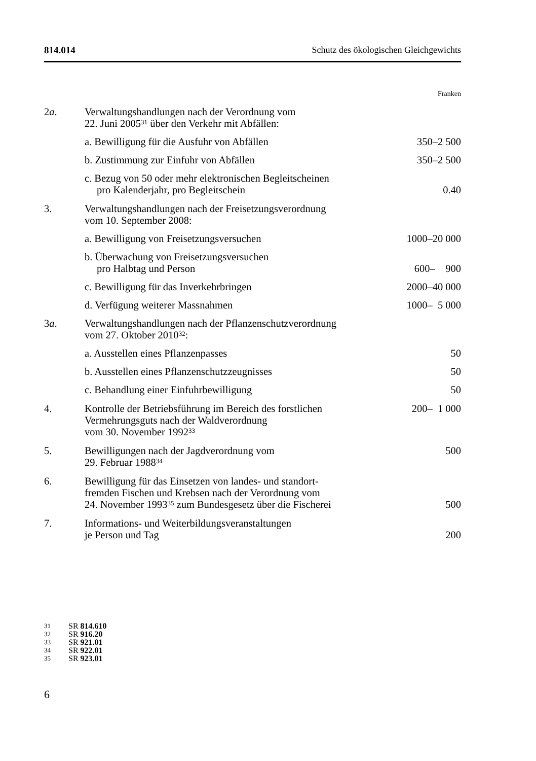814.014 Schutz des ökologischen Gleichgewichts
| | | Franken |
| 2 a . | Verwaltungshandlungen nach der Verordnung vom 22. Juni 2005<sup>31</sup> über den Verkehr mit Abfällen: | |
| | a. Bewilligung für die Ausfuhr von Abfällen | 350–2 500 |
| | b. Zustimmung zur Einfuhr von Abfällen | 350–2 500 |
| | c. Bezug von 50 oder mehr elektronischen Begleitscheinen pro Kalenderjahr, pro Begleitschein | 0.40 |
| 3. | Verwaltungshandlungen nach der Freisetzungsverordnung vom 10. September 2008: | |
| | a. Bewilligung von Freisetzungsversuchen | 1000–20 000 |
| | b. Überwachung von Freisetzungsversuchen pro Halbtag und Person | 600– 900 |
| | c. Bewilligung für das Inverkehrbringen | 2000–40 000 |
| | d. Verfügung weiterer Massnahmen | 1000– 5 000 |
| 3 a . | Verwaltungshandlungen nach der Pflanzenschutzverordnung vom 27. Oktober 2010<sup>32</sup>: | |
| | a. Ausstellen eines Pflanzenpasses | 50 |
| | b. Ausstellen eines Pflanzenschutzzeugnisses | 50 |
| | c. Behandlung einer Einfuhrbewilligung | 50 |
| 4. | Kontrolle der Betriebsführung im Bereich des forstlichen Vermehrungsguts nach der Waldverordnung vom 30. November 1992<sup>33</sup> | 200– 1 000 |
| 5. | Bewilligungen nach der Jagdverordnung vom 29. Februar 1988<sup>34</sup> | 500 |
| 6. | Bewilligung für das Einsetzen von landes- und standort- fremden Fischen und Krebsen nach der Verordnung vom 24. November 1993<sup>35</sup> zum Bundesgesetz über die Fischerei | 500 |
| 7. | Informations- und Weiterbildungsveranstaltungen je Person und Tag | 200 |
31 SR 814.610
32 SR 916.20
33 SR 921.01
34 SR 922.01
35 SR 923.01
6